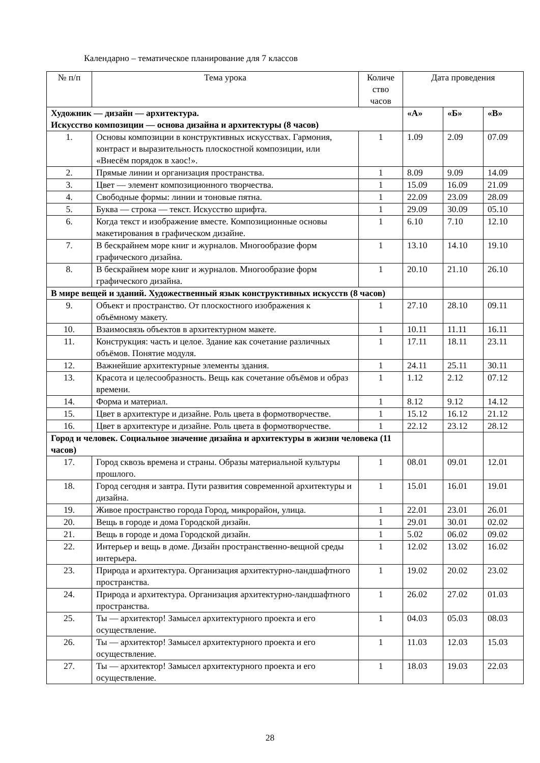Календарно – тематическое планирование для 7 классов
| № п/п | Тема урока | Количе ство часов | Дата проведения | | |
| --- | --- | --- | --- | --- | --- |
| Художник — дизайн — архитектура. Искусство композиции — основа дизайна и архитектуры (8 часов) | | | «А» | «Б» | «В» |
| 1. | Основы композиции в конструктивных искусствах. Гармония, контраст и выразительность плоскостной композиции, или «Внесём порядок в хаос!». | 1 | 1.09 | 2.09 | 07.09 |
| 2. | Прямые линии и организация пространства. | 1 | 8.09 | 9.09 | 14.09 |
| 3. | Цвет — элемент композиционного творчества. | 1 | 15.09 | 16.09 | 21.09 |
| 4. | Свободные формы: линии и тоновые пятна. | 1 | 22.09 | 23.09 | 28.09 |
| 5. | Буква — строка — текст. Искусство шрифта. | 1 | 29.09 | 30.09 | 05.10 |
| 6. | Когда текст и изображение вместе. Композиционные основы макетирования в графическом дизайне. | 1 | 6.10 | 7.10 | 12.10 |
| 7. | В бескрайнем море книг и журналов. Многообразие форм графического дизайна. | 1 | 13.10 | 14.10 | 19.10 |
| 8. | В бескрайнем море книг и журналов. Многообразие форм графического дизайна. | 1 | 20.10 | 21.10 | 26.10 |
| В мире вещей и зданий. Художественный язык конструктивных искусств (8 часов) | | | | | |
| 9. | Объект и пространство. От плоскостного изображения к объёмному макету. | 1 | 27.10 | 28.10 | 09.11 |
| 10. | Взаимосвязь объектов в архитектурном макете. | 1 | 10.11 | 11.11 | 16.11 |
| 11. | Конструкция: часть и целое. Здание как сочетание различных объёмов. Понятие модуля. | 1 | 17.11 | 18.11 | 23.11 |
| 12. | Важнейшие архитектурные элементы здания. | 1 | 24.11 | 25.11 | 30.11 |
| 13. | Красота и целесообразность. Вещь как сочетание объёмов и образ времени. | 1 | 1.12 | 2.12 | 07.12 |
| 14. | Форма и материал. | 1 | 8.12 | 9.12 | 14.12 |
| 15. | Цвет в архитектуре и дизайне. Роль цвета в формотворчестве. | 1 | 15.12 | 16.12 | 21.12 |
| 16. | Цвет в архитектуре и дизайне. Роль цвета в формотворчестве. | 1 | 22.12 | 23.12 | 28.12 |
| Город и человек. Социальное значение дизайна и архитектуры в жизни человека (11 часов) | | | | | |
| 17. | Город сквозь времена и страны. Образы материальной культуры прошлого. | 1 | 08.01 | 09.01 | 12.01 |
| 18. | Город сегодня и завтра. Пути развития современной архитектуры и дизайна. | 1 | 15.01 | 16.01 | 19.01 |
| 19. | Живое пространство города Город, микрорайон, улица. | 1 | 22.01 | 23.01 | 26.01 |
| 20. | Вещь в городе и дома Городской дизайн. | 1 | 29.01 | 30.01 | 02.02 |
| 21. | Вещь в городе и дома Городской дизайн. | 1 | 5.02 | 06.02 | 09.02 |
| 22. | Интерьер и вещь в доме. Дизайн пространственно-вещной среды интерьера. | 1 | 12.02 | 13.02 | 16.02 |
| 23. | Природа и архитектура. Организация архитектурно-ландшафтного пространства. | 1 | 19.02 | 20.02 | 23.02 |
| 24. | Природа и архитектура. Организация архитектурно-ландшафтного пространства. | 1 | 26.02 | 27.02 | 01.03 |
| 25. | Ты — архитектор! Замысел архитектурного проекта и его осуществление. | 1 | 04.03 | 05.03 | 08.03 |
| 26. | Ты — архитектор! Замысел архитектурного проекта и его осуществление. | 1 | 11.03 | 12.03 | 15.03 |
| 27. | Ты — архитектор! Замысел архитектурного проекта и его осуществление. | 1 | 18.03 | 19.03 | 22.03 |
28